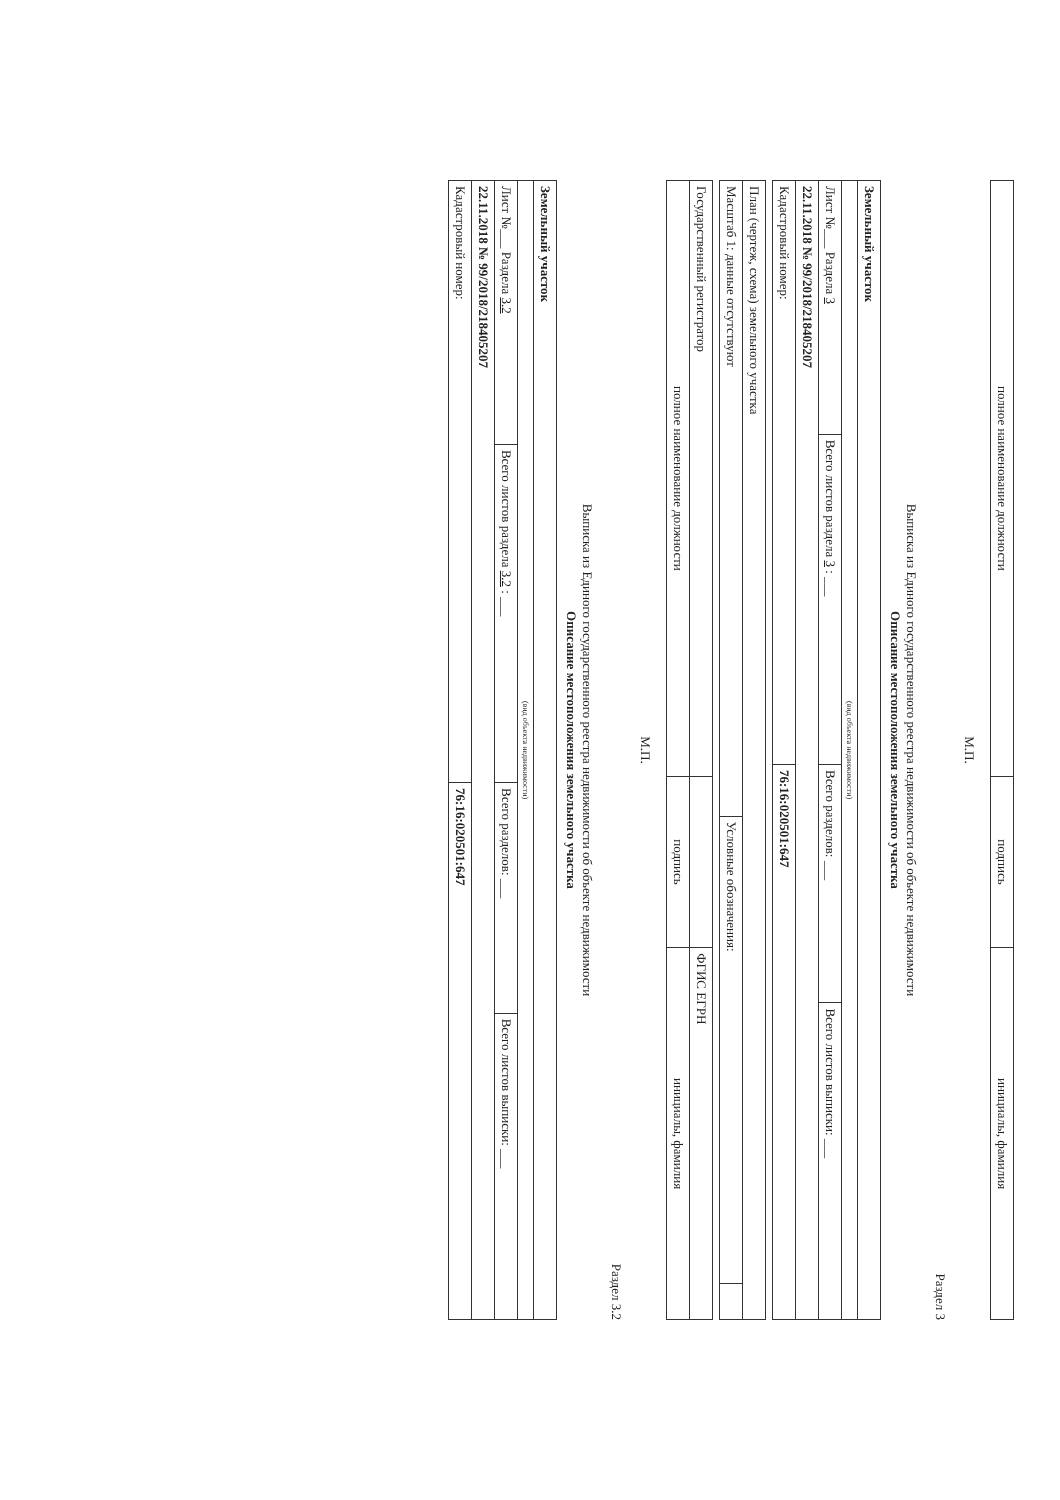| полное наименование должности | подпись | инициалы, фамилия |
М.П.
Раздел 3
Выписка из Единого государственного реестра недвижимости об объекте недвижимости
Описание местоположения земельного участка
| Земельный участок | | | |
| (вид объекта недвижимости) | | | |
| Лист №___ Раздела 3 | Всего листов раздела 3 : ___ | Всего разделов: ___ | Всего листов выписки: ___ |
| 22.11.2018 № 99/2018/218405207 | | | |
| Кадастровый номер: | | 76:16:020501:647 | |
| План (чертеж, схема) земельного участка | | |
| Масштаб 1: данные отсутствуют | Условные обозначения: | |
| Государственный регистратор | | ФГИС ЕГРН |
| полное наименование должности | подпись | инициалы, фамилия |
М.П.
Раздел 3.2
Выписка из Единого государственного реестра недвижимости об объекте недвижимости
Описание местоположения земельного участка
| Земельный участок | | | |
| (вид объекта недвижимости) | | | |
| Лист №___ Раздела 3.2 | Всего листов раздела 3.2 : ___ | Всего разделов: ___ | Всего листов выписки: ___ |
| 22.11.2018 № 99/2018/218405207 | | | |
| Кадастровый номер: | | 76:16:020501:647 | |